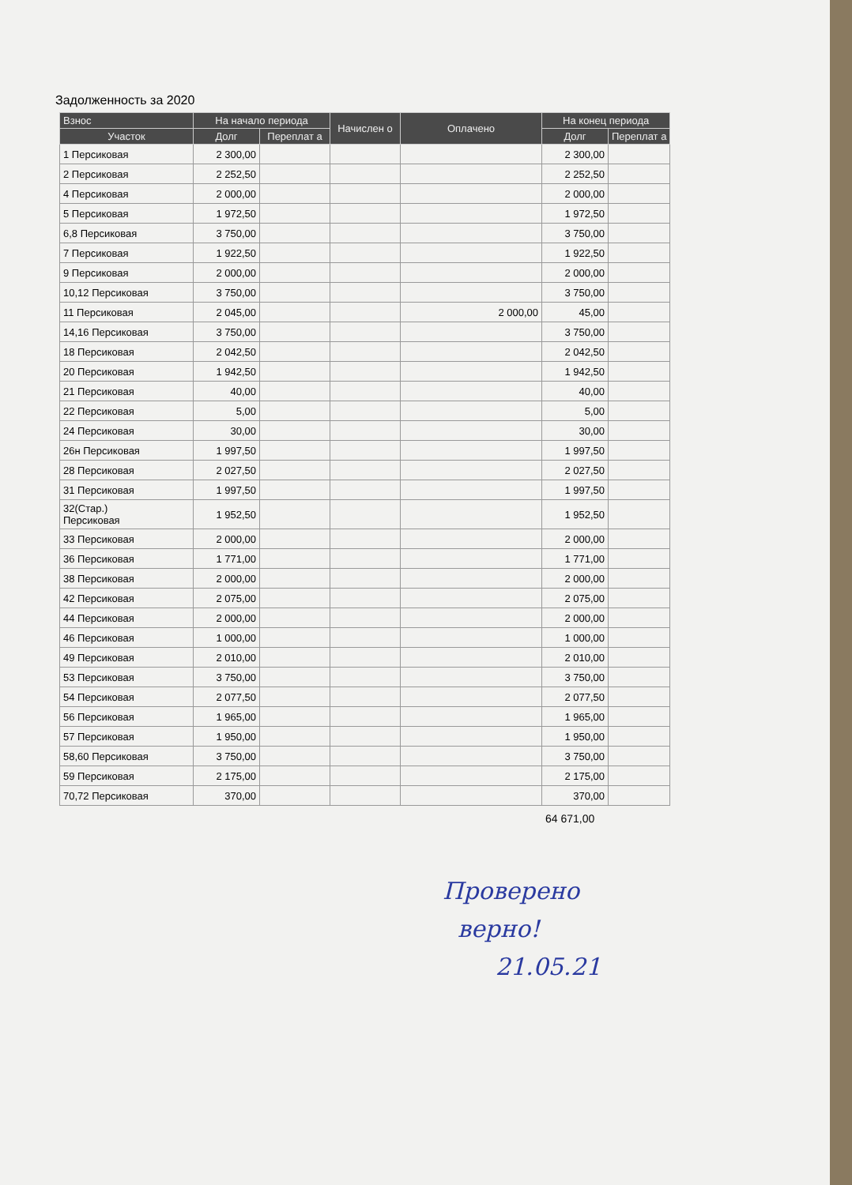Задолженность за 2020
| Взнос | На начало периода | | Начислен о | Оплачено | На конец периода | |
| --- | --- | --- | --- | --- | --- | --- |
| Участок | Долг | Переплат а | | | Долг | Переплат а |
| 1 Персиковая | 2 300,00 | | | | 2 300,00 | |
| 2 Персиковая | 2 252,50 | | | | 2 252,50 | |
| 4 Персиковая | 2 000,00 | | | | 2 000,00 | |
| 5 Персиковая | 1 972,50 | | | | 1 972,50 | |
| 6,8 Персиковая | 3 750,00 | | | | 3 750,00 | |
| 7 Персиковая | 1 922,50 | | | | 1 922,50 | |
| 9 Персиковая | 2 000,00 | | | | 2 000,00 | |
| 10,12 Персиковая | 3 750,00 | | | | 3 750,00 | |
| 11 Персиковая | 2 045,00 | | | 2 000,00 | 45,00 | |
| 14,16 Персиковая | 3 750,00 | | | | 3 750,00 | |
| 18 Персиковая | 2 042,50 | | | | 2 042,50 | |
| 20 Персиковая | 1 942,50 | | | | 1 942,50 | |
| 21 Персиковая | 40,00 | | | | 40,00 | |
| 22 Персиковая | 5,00 | | | | 5,00 | |
| 24 Персиковая | 30,00 | | | | 30,00 | |
| 26н Персиковая | 1 997,50 | | | | 1 997,50 | |
| 28 Персиковая | 2 027,50 | | | | 2 027,50 | |
| 31 Персиковая | 1 997,50 | | | | 1 997,50 | |
| 32(Стар.) Персиковая | 1 952,50 | | | | 1 952,50 | |
| 33 Персиковая | 2 000,00 | | | | 2 000,00 | |
| 36 Персиковая | 1 771,00 | | | | 1 771,00 | |
| 38 Персиковая | 2 000,00 | | | | 2 000,00 | |
| 42 Персиковая | 2 075,00 | | | | 2 075,00 | |
| 44 Персиковая | 2 000,00 | | | | 2 000,00 | |
| 46 Персиковая | 1 000,00 | | | | 1 000,00 | |
| 49 Персиковая | 2 010,00 | | | | 2 010,00 | |
| 53 Персиковая | 3 750,00 | | | | 3 750,00 | |
| 54 Персиковая | 2 077,50 | | | | 2 077,50 | |
| 56 Персиковая | 1 965,00 | | | | 1 965,00 | |
| 57 Персиковая | 1 950,00 | | | | 1 950,00 | |
| 58,60 Персиковая | 3 750,00 | | | | 3 750,00 | |
| 59 Персиковая | 2 175,00 | | | | 2 175,00 | |
| 70,72 Персиковая | 370,00 | | | | 370,00 | |
64 671,00
Проверено
верно!
21.05.21